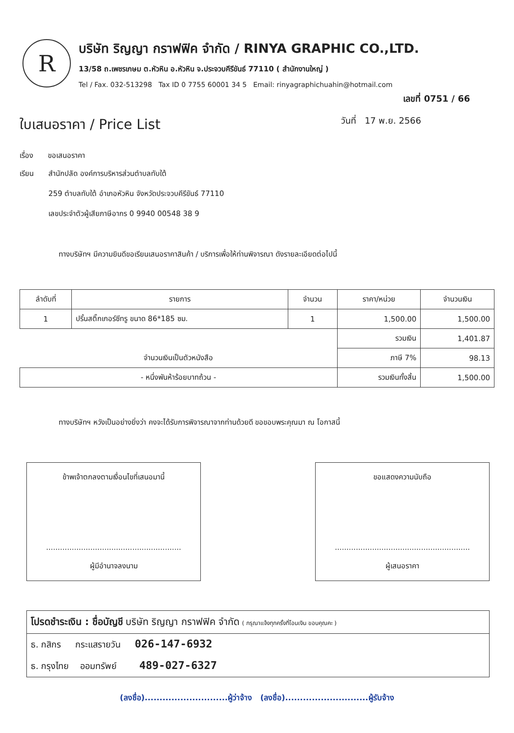R
บริษัท ริญญา กราฟฟิค จำกัด / RINYA GRAPHIC CO.,LTD.
13/58 ถ.เพชรเกษม ต.หัวหิน อ.หัวหิน จ.ประจวบคีรีขันธ์ 77110 ( สำนักงานใหญ่ )
Tel / Fax. 032-513298 Tax ID 0 7755 60001 34 5 Email: rinyagraphichuahin@hotmail.com
เลขที่ 0751 / 66
ใบเสนอราคา / Price List
วันที่ 17 พ.ย. 2566
เรื่อง ขอเสนอราคา
เรียน สำนักปลัด องค์การบริหารส่วนตำบลทับใต้
259 ตำบลทับใต้ อำเภอหัวหิน จังหวัดประจวบคีรีขันธ์ 77110
เลขประจำตัวผู้เสียภาษีอากร 0 9940 00548 38 9
ทางบริษัทฯ มีความยินดีขอเรียนเสนอราคาสินค้า / บริการเพื่อให้ท่านพิจารณา ดังรายละเอียดต่อไปนี้
| ลำดับที่ | รายการ | จำนวน | ราคา/หน่วย | จำนวนเงิน |
| --- | --- | --- | --- | --- |
| 1 | ปริ้นสติ๊กเกอร์ซีทรู ขนาด 86*185 ซม. | 1 | 1,500.00 | 1,500.00 |
| | | | รวมเงิน | 1,401.87 |
| จำนวนเงินเป็นตัวหนังสือ | | | ภาษี 7% | 98.13 |
| - หนึ่งพันห้าร้อยบาทถ้วน - | | | รวมเงินทั้งสิ้น | 1,500.00 |
ทางบริษัทฯ หวังเป็นอย่างยิ่งว่า คงจะได้รับการพิจารณาจากท่านด้วยดี ขอขอบพระคุณมา ณ โอกาสนี้
ข้าพเจ้าตกลงตามเงื่อนไขที่เสนอมานี้
..........................................................
ผู้มีอำนาจลงนาม
ขอแสดงความนับถือ
..........................................................
ผู้เสนอราคา
โปรดชำระเงิน : ชื่อบัญชี บริษัท ริญญา กราฟฟิค จำกัด ( กรุณาแจ้งทุกครั้งที่โอนเงิน ขอบคุณคะ )
ธ. กสิกร กระแสรายวัน 026-147-6932
ธ. กรุงไทย ออมทรัพย์ 489-027-6327
(ลงชื่อ)............................ผู้ว่าจ้าง (ลงชื่อ)............................ผู้รับจ้าง